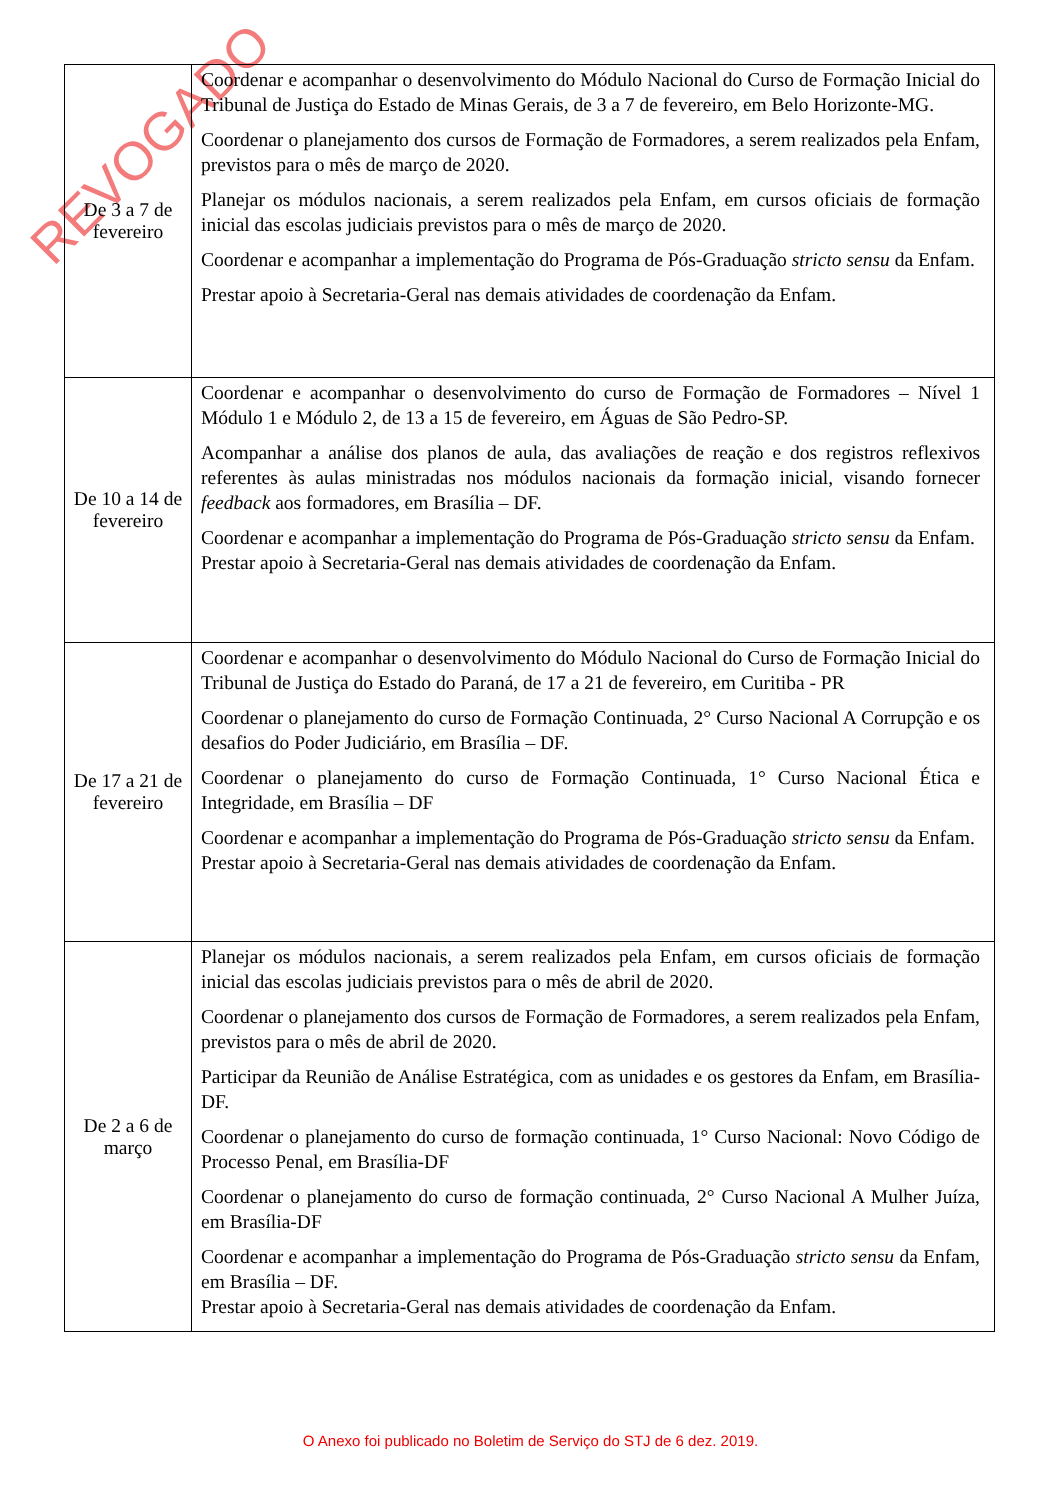REVOGADO
| De 3 a 7 de fevereiro | Coordenar e acompanhar o desenvolvimento do Módulo Nacional do Curso de Formação Inicial do Tribunal de Justiça do Estado de Minas Gerais, de 3 a 7 de fevereiro, em Belo Horizonte-MG. Coordenar o planejamento dos cursos de Formação de Formadores, a serem realizados pela Enfam, previstos para o mês de março de 2020. Planejar os módulos nacionais, a serem realizados pela Enfam, em cursos oficiais de formação inicial das escolas judiciais previstos para o mês de março de 2020. Coordenar e acompanhar a implementação do Programa de Pós-Graduação stricto sensu da Enfam. Prestar apoio à Secretaria-Geral nas demais atividades de coordenação da Enfam. |
| De 10 a 14 de fevereiro | Coordenar e acompanhar o desenvolvimento do curso de Formação de Formadores – Nível 1 Módulo 1 e Módulo 2, de 13 a 15 de fevereiro, em Águas de São Pedro-SP. Acompanhar a análise dos planos de aula, das avaliações de reação e dos registros reflexivos referentes às aulas ministradas nos módulos nacionais da formação inicial, visando fornecer feedback aos formadores, em Brasília – DF. Coordenar e acompanhar a implementação do Programa de Pós-Graduação stricto sensu da Enfam. Prestar apoio à Secretaria-Geral nas demais atividades de coordenação da Enfam. |
| De 17 a 21 de fevereiro | Coordenar e acompanhar o desenvolvimento do Módulo Nacional do Curso de Formação Inicial do Tribunal de Justiça do Estado do Paraná, de 17 a 21 de fevereiro, em Curitiba - PR Coordenar o planejamento do curso de Formação Continuada, 2° Curso Nacional A Corrupção e os desafios do Poder Judiciário, em Brasília – DF. Coordenar o planejamento do curso de Formação Continuada, 1° Curso Nacional Ética e Integridade, em Brasília – DF Coordenar e acompanhar a implementação do Programa de Pós-Graduação stricto sensu da Enfam. Prestar apoio à Secretaria-Geral nas demais atividades de coordenação da Enfam. |
| De 2 a 6 de março | Planejar os módulos nacionais, a serem realizados pela Enfam, em cursos oficiais de formação inicial das escolas judiciais previstos para o mês de abril de 2020. Coordenar o planejamento dos cursos de Formação de Formadores, a serem realizados pela Enfam, previstos para o mês de abril de 2020. Participar da Reunião de Análise Estratégica, com as unidades e os gestores da Enfam, em Brasília-DF. Coordenar o planejamento do curso de formação continuada, 1° Curso Nacional: Novo Código de Processo Penal, em Brasília-DF Coordenar o planejamento do curso de formação continuada, 2° Curso Nacional A Mulher Juíza, em Brasília-DF Coordenar e acompanhar a implementação do Programa de Pós-Graduação stricto sensu da Enfam, em Brasília – DF. Prestar apoio à Secretaria-Geral nas demais atividades de coordenação da Enfam. |
O Anexo foi publicado no Boletim de Serviço do STJ de 6 dez. 2019.